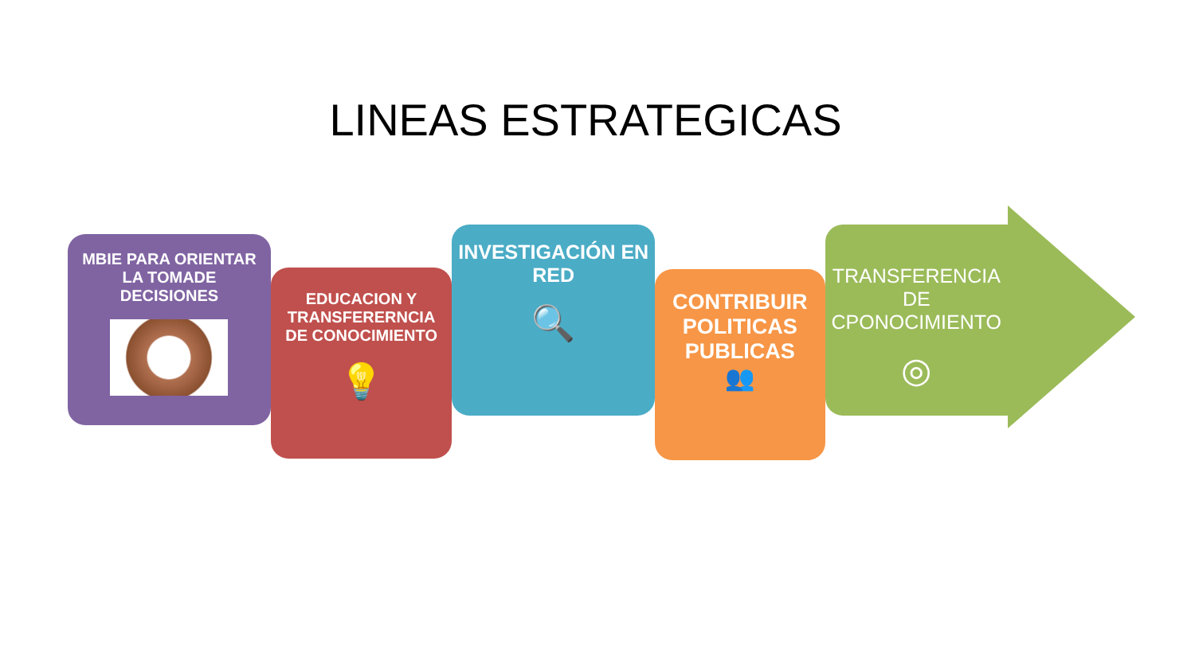LINEAS ESTRATEGICAS
MBIE PARA ORIENTAR LA TOMADE DECISIONES
EDUCACION Y TRANSFERERNCIA DE CONOCIMIENTO
💡
INVESTIGACIÓN EN RED
🔍
CONTRIBUIR POLITICAS PUBLICAS
👥
TRANSFERENCIA DE CPONOCIMIENTO
◎